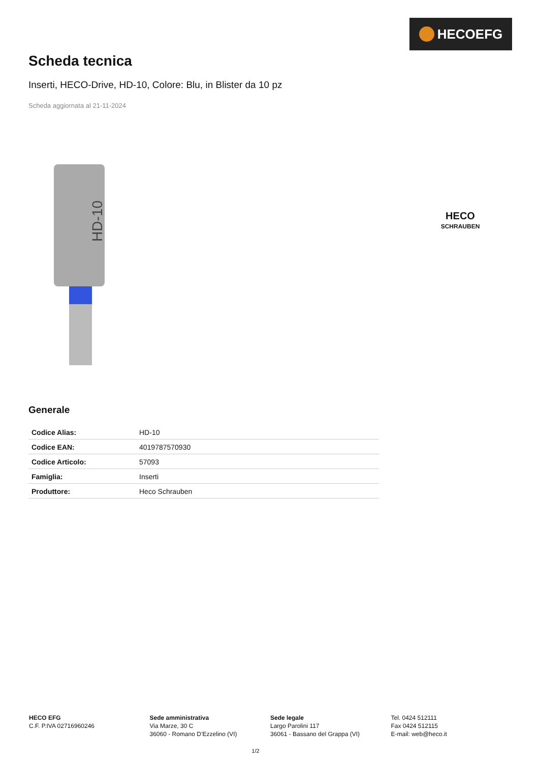HECOEFG
Scheda tecnica
Inserti, HECO-Drive, HD-10, Colore: Blu, in Blister da 10 pz
Scheda aggiornata al 21-11-2024
HD-10
HECO
SCHRAUBEN
Generale
| Codice Alias: | HD-10 |
| Codice EAN: | 4019787570930 |
| Codice Articolo: | 57093 |
| Famiglia: | Inserti |
| Produttore: | Heco Schrauben |
HECO EFG
C.F. P.IVA 02716960246
Sede amministrativa
Via Marze, 30 C
36060 - Romano D’Ezzelino (VI)
Sede legale
Largo Parolini 117
36061 - Bassano del Grappa (VI)
Tel. 0424 512111
Fax 0424 512115
E-mail: web@heco.it
1/2